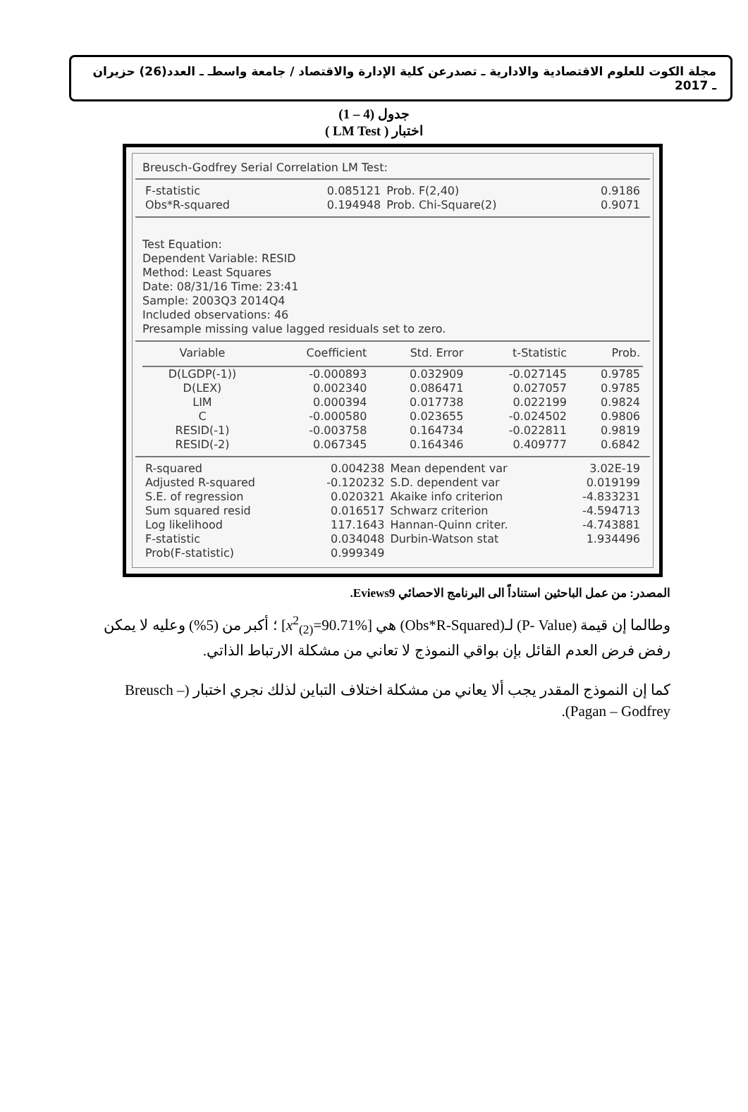مجلة الكوت للعلوم الاقتصادية والادارية ـ تصدرعن كلية الإدارة والاقتصاد / جامعة واسطـ ـ العدد(26) حزيران ـ 2017
جدول (4 – 1)
اختبار ( LM Test )
Breusch-Godfrey Serial Correlation LM Test:
| F-statistic | 0.085121 | Prob. F(2,40) | 0.9186 |
| Obs*R-squared | 0.194948 | Prob. Chi-Square(2) | 0.9071 |
Test Equation:
Dependent Variable: RESID
Method: Least Squares
Date: 08/31/16 Time: 23:41
Sample: 2003Q3 2014Q4
Included observations: 46
Presample missing value lagged residuals set to zero.
| Variable | Coefficient | Std. Error | t-Statistic | Prob. |
| --- | --- | --- | --- | --- |
| D(LGDP(-1)) | -0.000893 | 0.032909 | -0.027145 | 0.9785 |
| D(LEX) | 0.002340 | 0.086471 | 0.027057 | 0.9785 |
| LIM | 0.000394 | 0.017738 | 0.022199 | 0.9824 |
| C | -0.000580 | 0.023655 | -0.024502 | 0.9806 |
| RESID(-1) | -0.003758 | 0.164734 | -0.022811 | 0.9819 |
| RESID(-2) | 0.067345 | 0.164346 | 0.409777 | 0.6842 |
| R-squared | 0.004238 | Mean dependent var | 3.02E-19 |
| Adjusted R-squared | -0.120232 | S.D. dependent var | 0.019199 |
| S.E. of regression | 0.020321 | Akaike info criterion | -4.833231 |
| Sum squared resid | 0.016517 | Schwarz criterion | -4.594713 |
| Log likelihood | 117.1643 | Hannan-Quinn criter. | -4.743881 |
| F-statistic | 0.034048 | Durbin-Watson stat | 1.934496 |
| Prob(F-statistic) | 0.999349 | | |
المصدر: من عمل الباحثين استناداً الى البرنامج الاحصائي Eviews9.
وطالما إن قيمة (P- Value) لـ(Obs*R-Squared) هي [x<sup>2</sup><sub>(2)</sub>=90.71%] ؛ أكبر من (5%) وعليه لا يمكن رفض فرض العدم القائل بإن بواقي النموذج لا تعاني من مشكلة الارتباط الذاتي.
كما إن النموذج المقدر يجب ألا يعاني من مشكلة اختلاف التباين لذلك نجري اختبار (Breusch – Pagan – Godfrey).